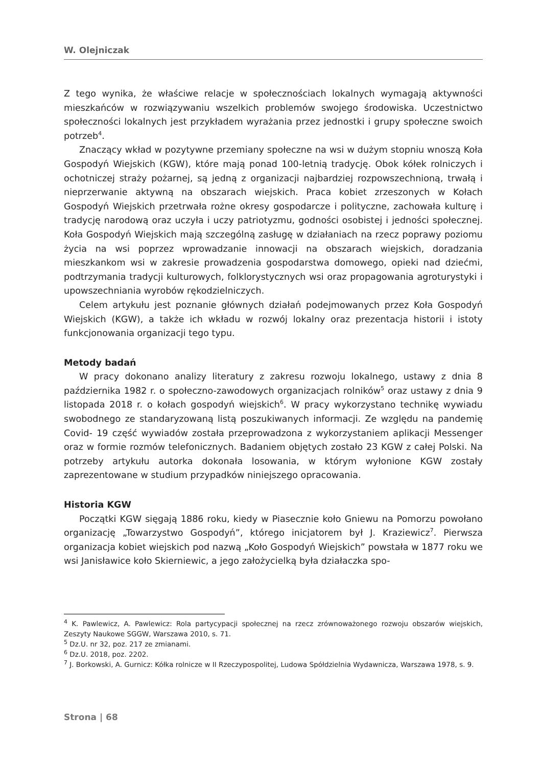W. Olejniczak
Z tego wynika, że właściwe relacje w społecznościach lokalnych wymagają aktywności mieszkańców w rozwiązywaniu wszelkich problemów swojego środowiska. Uczestnictwo społeczności lokalnych jest przykładem wyrażania przez jednostki i grupy społeczne swoich potrzeb<sup>4</sup>.
Znaczący wkład w pozytywne przemiany społeczne na wsi w dużym stopniu wnoszą Koła Gospodyń Wiejskich (KGW), które mają ponad 100-letnią tradycję. Obok kółek rolniczych i ochotniczej straży pożarnej, są jedną z organizacji najbardziej rozpowszechnioną, trwałą i nieprzerwanie aktywną na obszarach wiejskich. Praca kobiet zrzeszonych w Kołach Gospodyń Wiejskich przetrwała rożne okresy gospodarcze i polityczne, zachowała kulturę i tradycję narodową oraz uczyła i uczy patriotyzmu, godności osobistej i jedności społecznej. Koła Gospodyń Wiejskich mają szczególną zasługę w działaniach na rzecz poprawy poziomu życia na wsi poprzez wprowadzanie innowacji na obszarach wiejskich, doradzania mieszkankom wsi w zakresie prowadzenia gospodarstwa domowego, opieki nad dziećmi, podtrzymania tradycji kulturowych, folklorystycznych wsi oraz propagowania agroturystyki i upowszechniania wyrobów rękodzielniczych.
Celem artykułu jest poznanie głównych działań podejmowanych przez Koła Gospodyń Wiejskich (KGW), a także ich wkładu w rozwój lokalny oraz prezentacja historii i istoty funkcjonowania organizacji tego typu.
Metody badań
W pracy dokonano analizy literatury z zakresu rozwoju lokalnego, ustawy z dnia 8 października 1982 r. o społeczno-zawodowych organizacjach rolników<sup>5</sup> oraz ustawy z dnia 9 listopada 2018 r. o kołach gospodyń wiejskich<sup>6</sup>. W pracy wykorzystano technikę wywiadu swobodnego ze standaryzowaną listą poszukiwanych informacji. Ze względu na pandemię Covid- 19 część wywiadów została przeprowadzona z wykorzystaniem aplikacji Messenger oraz w formie rozmów telefonicznych. Badaniem objętych zostało 23 KGW z całej Polski. Na potrzeby artykułu autorka dokonała losowania, w którym wyłonione KGW zostały zaprezentowane w studium przypadków niniejszego opracowania.
Historia KGW
Początki KGW sięgają 1886 roku, kiedy w Piasecznie koło Gniewu na Pomorzu powołano organizację „Towarzystwo Gospodyń”, którego inicjatorem był J. Kraziewicz<sup>7</sup>. Pierwsza organizacja kobiet wiejskich pod nazwą „Koło Gospodyń Wiejskich” powstała w 1877 roku we wsi Janisławice koło Skierniewic, a jego założycielką była działaczka spo-
<sup>4</sup> K. Pawlewicz, A. Pawlewicz: Rola partycypacji społecznej na rzecz zrównoważonego rozwoju obszarów wiejskich, Zeszyty Naukowe SGGW, Warszawa 2010, s. 71.
<sup>5</sup> Dz.U. nr 32, poz. 217 ze zmianami.
<sup>6</sup> Dz.U. 2018, poz. 2202.
<sup>7</sup> J. Borkowski, A. Gurnicz: Kółka rolnicze w II Rzeczypospolitej, Ludowa Spółdzielnia Wydawnicza, Warszawa 1978, s. 9.
Strona | 68